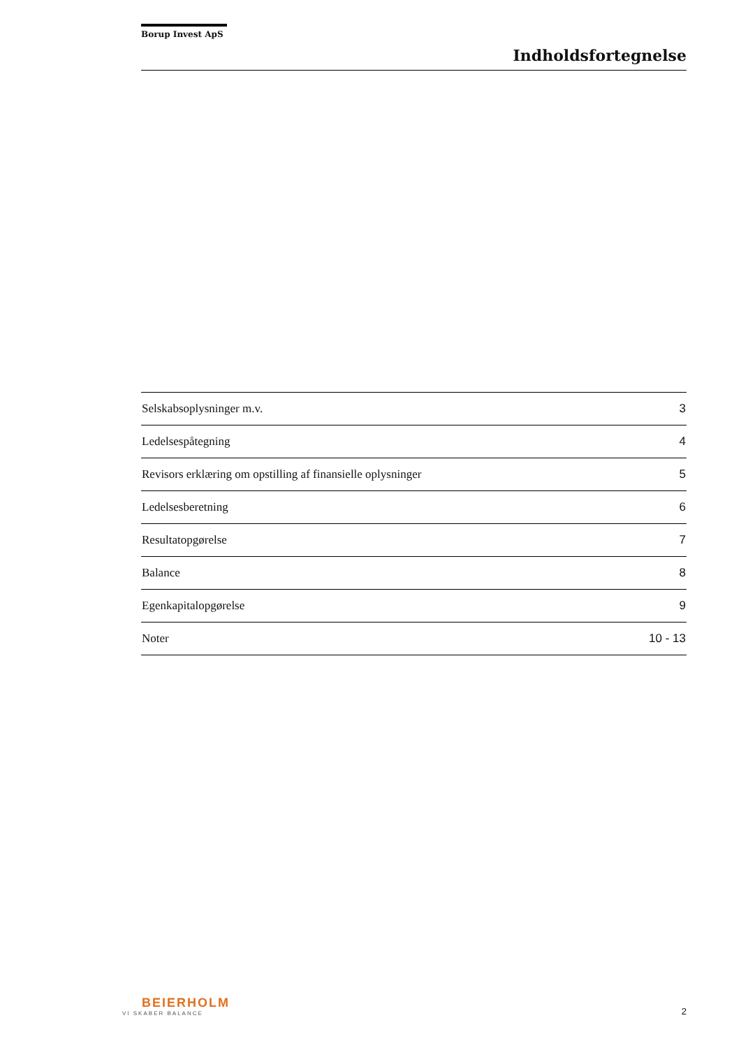Borup Invest ApS
Indholdsfortegnelse
| Selskabsoplysninger m.v. | 3 |
| Ledelsespåtegning | 4 |
| Revisors erklæring om opstilling af finansielle oplysninger | 5 |
| Ledelsesberetning | 6 |
| Resultatopgørelse | 7 |
| Balance | 8 |
| Egenkapitalopgørelse | 9 |
| Noter | 10 - 13 |
BEIERHOLM
VI SKABER BALANCE
2